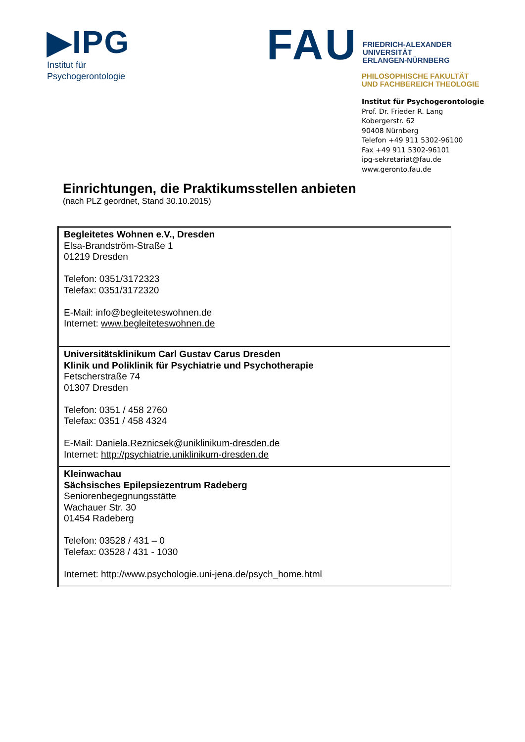▶IPG
Institut für
Psychogerontologie
FAU
FRIEDRICH-ALEXANDER
UNIVERSITÄT
ERLANGEN-NÜRNBERG
PHILOSOPHISCHE FAKULTÄT
UND FACHBEREICH THEOLOGIE
Institut für Psychogerontologie
Prof. Dr. Frieder R. Lang
Kobergerstr. 62
90408 Nürnberg
Telefon +49 911 5302-96100
Fax +49 911 5302-96101
ipg-sekretariat@fau.de
www.geronto.fau.de
Einrichtungen, die Praktikumsstellen anbieten
(nach PLZ geordnet, Stand 30.10.2015)
| Begleitetes Wohnen e.V., Dresden Elsa-Brandström-Straße 1 01219 Dresden Telefon: 0351/3172323 Telefax: 0351/3172320 E-Mail: info@begleiteteswohnen.de Internet: www.begleiteteswohnen.de |
| Universitätsklinikum Carl Gustav Carus Dresden Klinik und Poliklinik für Psychiatrie und Psychotherapie Fetscherstraße 74 01307 Dresden Telefon: 0351 / 458 2760 Telefax: 0351 / 458 4324 E-Mail: Daniela.Reznicsek@uniklinikum-dresden.de Internet: http://psychiatrie.uniklinikum-dresden.de |
| Kleinwachau Sächsisches Epilepsiezentrum Radeberg Seniorenbegegnungsstätte Wachauer Str. 30 01454 Radeberg Telefon: 03528 / 431 – 0 Telefax: 03528 / 431 - 1030 Internet: http://www.psychologie.uni-jena.de/psych_home.html |